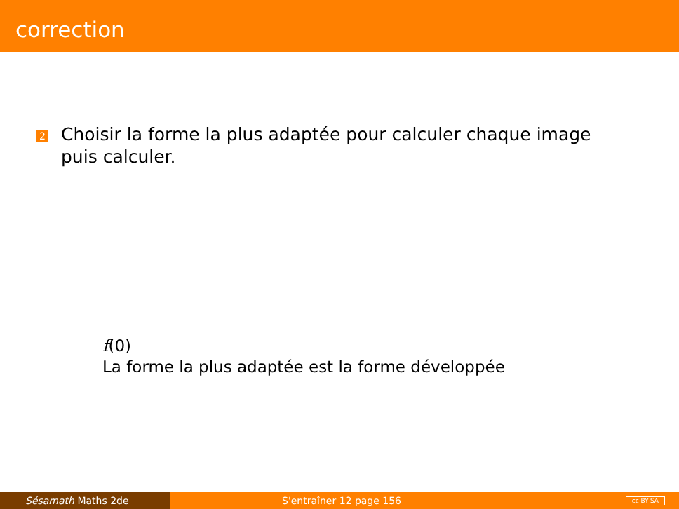correction
2
Choisir la forme la plus adaptée pour calculer chaque image puis calculer.
f(0)
La forme la plus adaptée est la forme développée
Sésamath Maths 2de S'entraîner 12 page 156
cc BY-SA